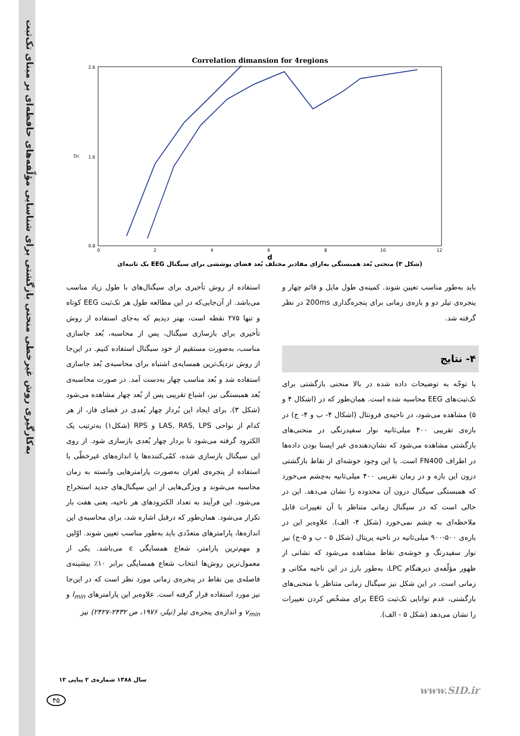به‌کارگیری روش غیرخطی منحنی بازگشتی برای شناسایی مؤلّفه‌های حافظه‌ای بر مبنای تک‌ثبت
Correlation dimansion for 4regions
2.6
1.6
0.8
0
2
4
6
8
10
12
Dc
d
(شکل ۳) منحنی بُعد همبستگی به‌ازای مقادیر مختلف بُعد فضای پوششی برای سیگنال EEG یک ثانیه‌ای
استفاده از روش تأخیری برای سیگنال‌های با طول زیاد مناسب می‌باشد. از آن‌جایی‌که در این مطالعه طول هر تک‌ثبت EEG کوتاه و تنها ۲۷۵ نقطه است، بهتر دیدیم که به‌جای استفاده از روش تأخیری برای بازسازی سیگنال، پس از محاسبه، بُعد جاسازی مناسب، به‌صورت مستقیم از خود سیگنال استفاده کنیم. در این‌جا از روش نزدیک‌ترین همسایه‌ی اشتباه برای محاسبه‌ی بُعد جاسازی استفاده شد و بُعد مناسب چهار به‌دست آمد. در صورت محاسبه‌ی بُعد همبستگی نیز، اشباع تقریبی پس از بُعد چهار مشاهده می‌شود (شکل ۳). برای ایجاد این بُردار چهار بُعدی در فضای فاز، از هر کدام از نواحی LAS, RAS, LPS و RPS (شکل۱) به‌ترتیب یک الکترود گرفته می‌شود تا بردار چهار بُعدی بازسازی شود. از روی این سیگنال بازسازی شده، کمّی‌کننده‌ها یا اندازه‌های غیرخطّی با استفاده از پنجره‌ی لغزان به‌صورت پارامترهایی وابسته به زمان محاسبه می‌شوند و ویژگی‌هایی از این سیگنال‌های جدید استخراج می‌شود. این فرآیند به تعداد الکترودهای هر ناحیه، یعنی هفت بار تکرار می‌شود. همان‌طور که درقبل اشاره شد، برای محاسبه‌ی این اندازه‌ها، پارامترهای متعدّدی باید به‌طور مناسب تعیین شوند. اوّلین و مهم‌ترین پارامتر، شعاع همسایگی ε می‌باشد. یکی از معمول‌ترین روش‌ها انتخاب شعاع همسایگی برابر ۱۰٪ بیشینه‌ی فاصله‌ی بین نقاط در پنجره‌ی زمانی مورد نظر است که در این‌جا نیز مورد استفاده قرار گرفته است. علاوه‌بر این پارامترهای l<sub>min</sub> و v<sub>min</sub> و اندازه‌ی پنجره‌ی تیلر (تیلر، ۱۹۷۶، ص ۲۴۳۲-۲۴۲۷) نیز
باید به‌طور مناسب تعیین شوند. کمینه‌ی طول مایل و قائم چهار و پنجره‌ی تیلر دو و بازه‌ی زمانی برای پنجره‌گذاری 200ms در نظر گرفته شد.
۴- نتایج
با توجّه به توضیحات داده شده در بالا منحنی بازگشتی برای تک‌ثبت‌های EEG محاسبه شده است. همان‌طور که در (اشکال ۴ و ۵) مشاهده می‌شود، در ناحیه‌ی فرونتال (اشکال ۴- ب و ۴- ج) در بازه‌ی تقریبی ۴۰۰ میلی‌ثانیه نوار سفیدرنگی در منحنی‌های بازگشتی مشاهده می‌شود که نشان‌دهنده‌ی غیر ایستا بودن داده‌ها در اطراف FN400 است. با این وجود خوشه‌ای از نقاط بازگشتی درون این بازه و در زمان تقریبی ۴۰۰ میلی‌ثانیه به‌چشم می‌خورد که همبستگی سیگنال درون آن محدوده را نشان می‌دهد. این در حالی است که در سیگنال زمانی متناظر با آن تغییرات قابل ملاحظه‌ای به چشم نمی‌خورد (شکل ۴- الف). علاوه‌بر این در بازه‌ی ۵۰۰-۹۰۰ میلی‌ثانیه در ناحیه پریتال (شکل ۵ - ب و ۵-ج) نیز نوار سفیدرنگ و خوشه‌ی نقاط مشاهده می‌شود که نشانی از ظهور مؤلّفه‌ی دیرهنگام LPC، به‌طور بارز در این ناحیه مکانی و زمانی است. در این شکل نیز سیگنال زمانی متناظر با منحنی‌های بازگشتی، عدم توانایی تک‌ثبت EEG برای مشخّص کردن تغییرات را نشان می‌دهد (شکل ۵ - الف).
سال ۱۳۸۸ شماره‌ی ۲ پیاپی ۱۲
۴۵
www.SID.ir